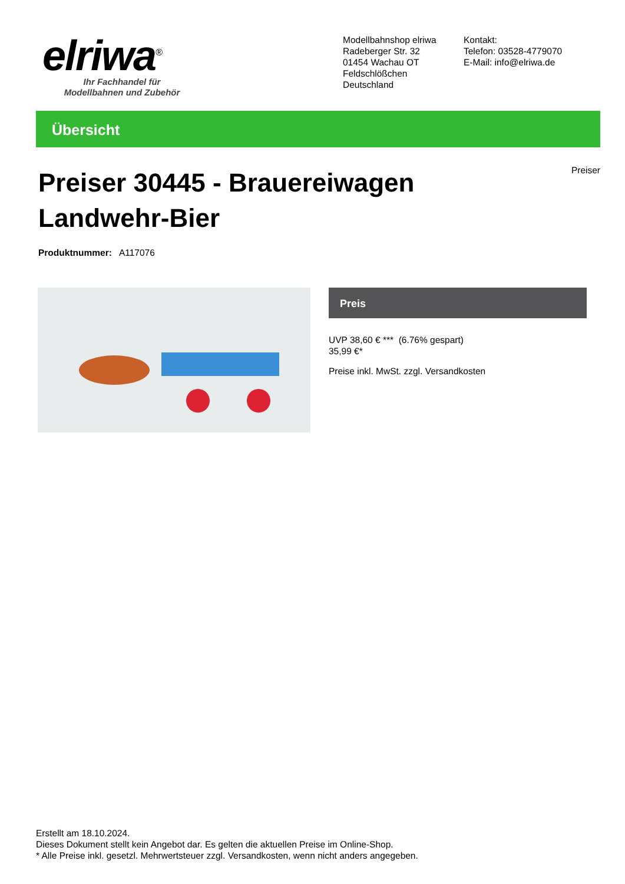elriwa<sup>®</sup>
Ihr Fachhandel für
Modellbahnen und Zubehör
Modellbahnshop elriwa
Radeberger Str. 32
01454 Wachau OT Feldschlößchen
Deutschland
Kontakt:
Telefon: 03528-4779070
E-Mail: info@elriwa.de
Übersicht
Preiser 30445 - Brauereiwagen Landwehr-Bier
Preiser
Produktnummer: A117076
Preis
UVP 38,60 € *** (6.76% gespart)
35,99 €*
Preise inkl. MwSt. zzgl. Versandkosten
Erstellt am 18.10.2024.
Dieses Dokument stellt kein Angebot dar. Es gelten die aktuellen Preise im Online-Shop.
* Alle Preise inkl. gesetzl. Mehrwertsteuer zzgl. Versandkosten, wenn nicht anders angegeben.